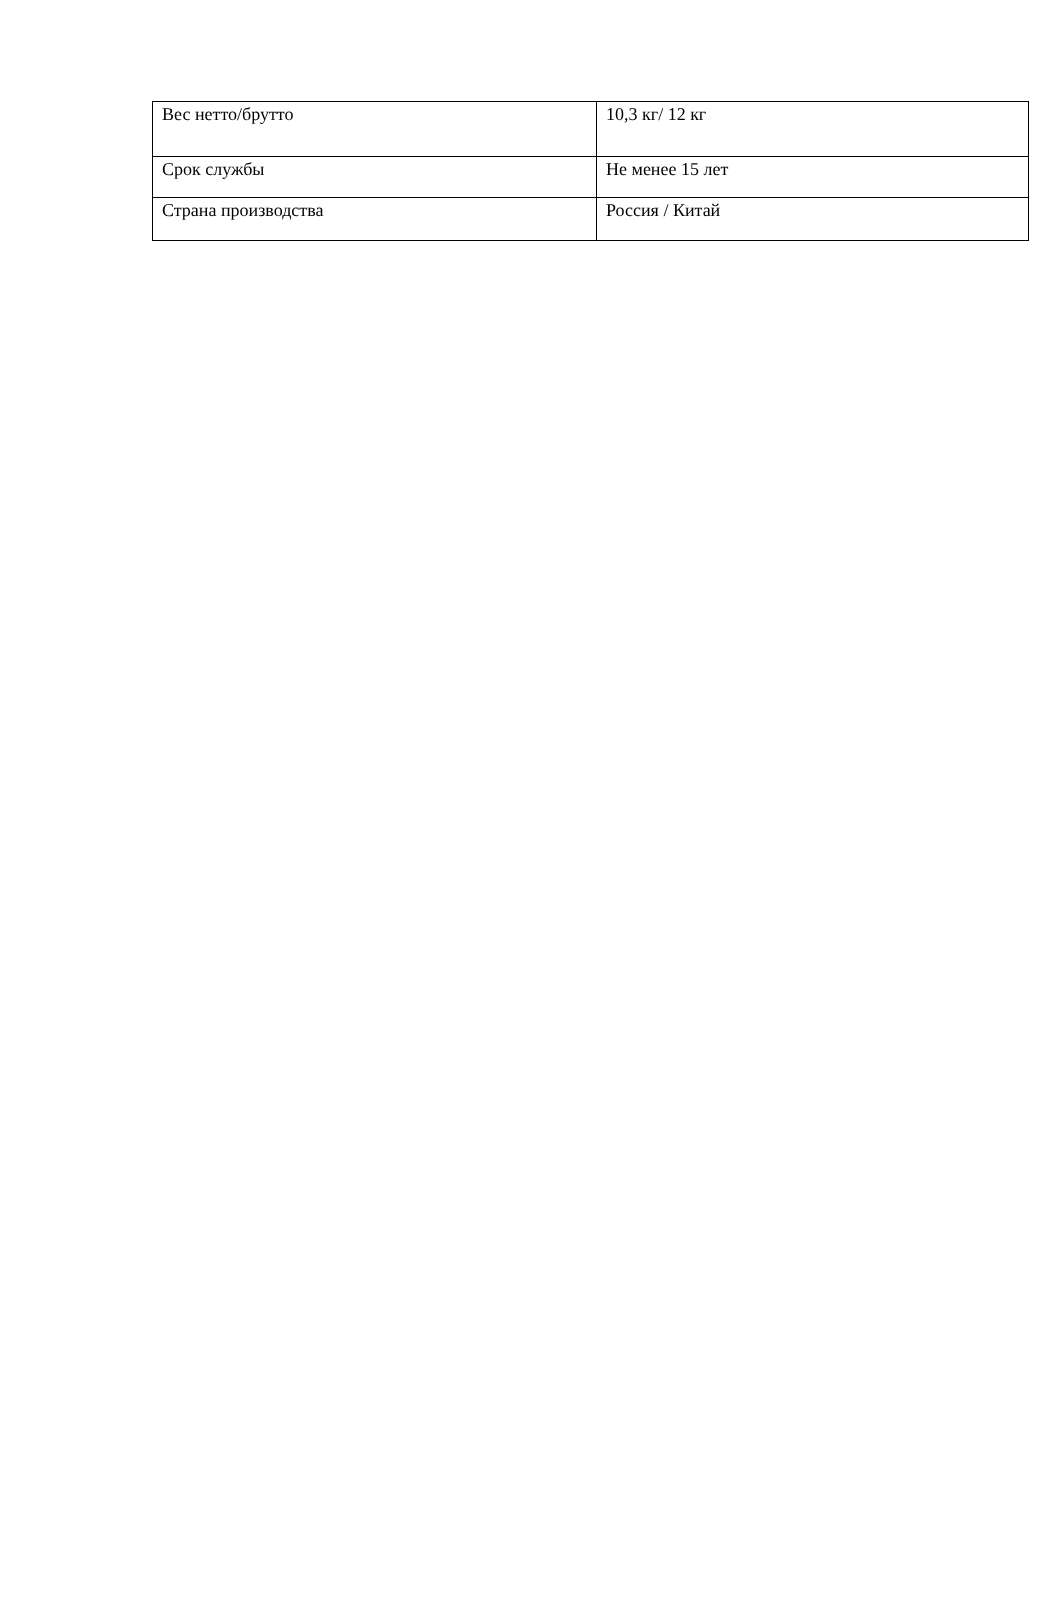| Вес нетто/брутто | 10,3 кг/ 12 кг |
| Срок службы | Не менее 15 лет |
| Страна производства | Россия / Китай |